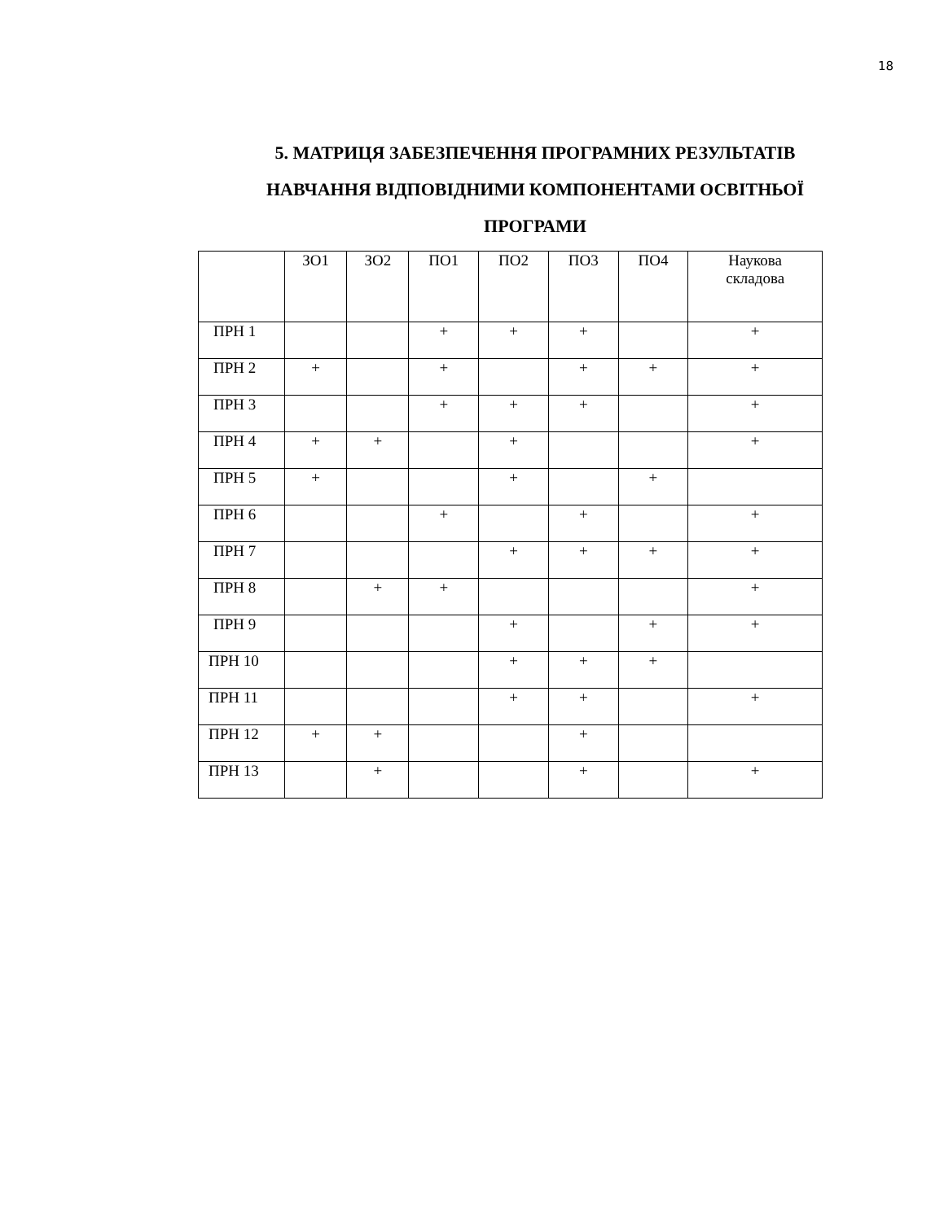18
5. МАТРИЦЯ ЗАБЕЗПЕЧЕННЯ ПРОГРАМНИХ РЕЗУЛЬТАТІВ
НАВЧАННЯ ВІДПОВІДНИМИ КОМПОНЕНТАМИ ОСВІТНЬОЇ
ПРОГРАМИ
| | ЗО1 | ЗО2 | ПО1 | ПО2 | ПО3 | ПО4 | Наукова складова |
| ПРН 1 | | | + | + | + | | + |
| ПРН 2 | + | | + | | + | + | + |
| ПРН 3 | | | + | + | + | | + |
| ПРН 4 | + | + | | + | | | + |
| ПРН 5 | + | | | + | | + | |
| ПРН 6 | | | + | | + | | + |
| ПРН 7 | | | | + | + | + | + |
| ПРН 8 | | + | + | | | | + |
| ПРН 9 | | | | + | | + | + |
| ПРН 10 | | | | + | + | + | |
| ПРН 11 | | | | + | + | | + |
| ПРН 12 | + | + | | | + | | |
| ПРН 13 | | + | | | + | | + |